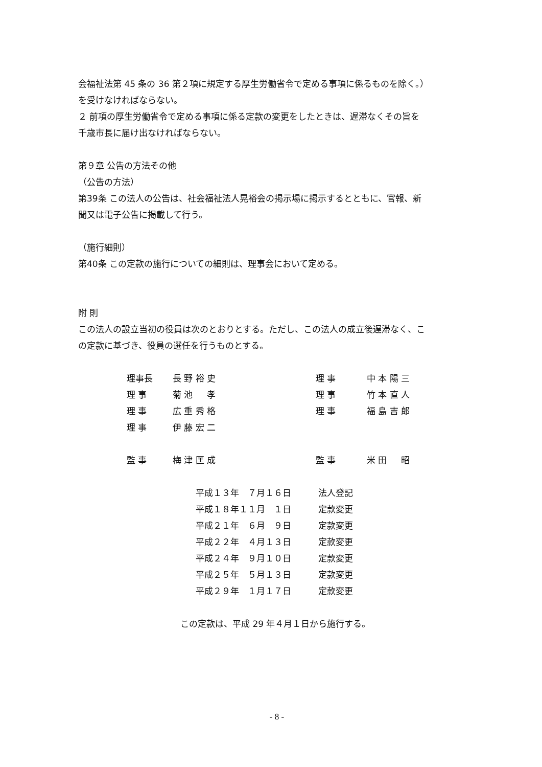会福祉法第 45 条の 36 第２項に規定する厚生労働省令で定める事項に係るものを除く。）
を受けなければならない。
２ 前項の厚生労働省令で定める事項に係る定款の変更をしたときは、遅滞なくその旨を
千歳市長に届け出なければならない。
第９章 公告の方法その他
（公告の方法）
第39条 この法人の公告は、社会福祉法人晃裕会の掲示場に掲示するとともに、官報、新
聞又は電子公告に掲載して行う。
（施行細則）
第40条 この定款の施行についての細則は、理事会において定める。
附 則
この法人の設立当初の役員は次のとおりとする。ただし、この法人の成立後遅滞なく、こ
の定款に基づき、役員の選任を行うものとする。
| 理事長 | 長 野 裕 史 | 理 事 | 中 本 陽 三 |
| 理 事 | 菊 池 孝 | 理 事 | 竹 本 直 人 |
| 理 事 | 広 重 秀 格 | 理 事 | 福 島 吉 郎 |
| 理 事 | 伊 藤 宏 二 | | |
| 監 事 | 梅 津 匡 成 | 監 事 | 米 田 昭 |
| 平成１３年 ７月１６日 | 法人登記 |
| 平成１８年１１月 １日 | 定款変更 |
| 平成２１年 ６月 ９日 | 定款変更 |
| 平成２２年 ４月１３日 | 定款変更 |
| 平成２４年 ９月１０日 | 定款変更 |
| 平成２５年 ５月１３日 | 定款変更 |
| 平成２９年 １月１７日 | 定款変更 |
この定款は、平成 29 年４月１日から施行する。
- 8 -